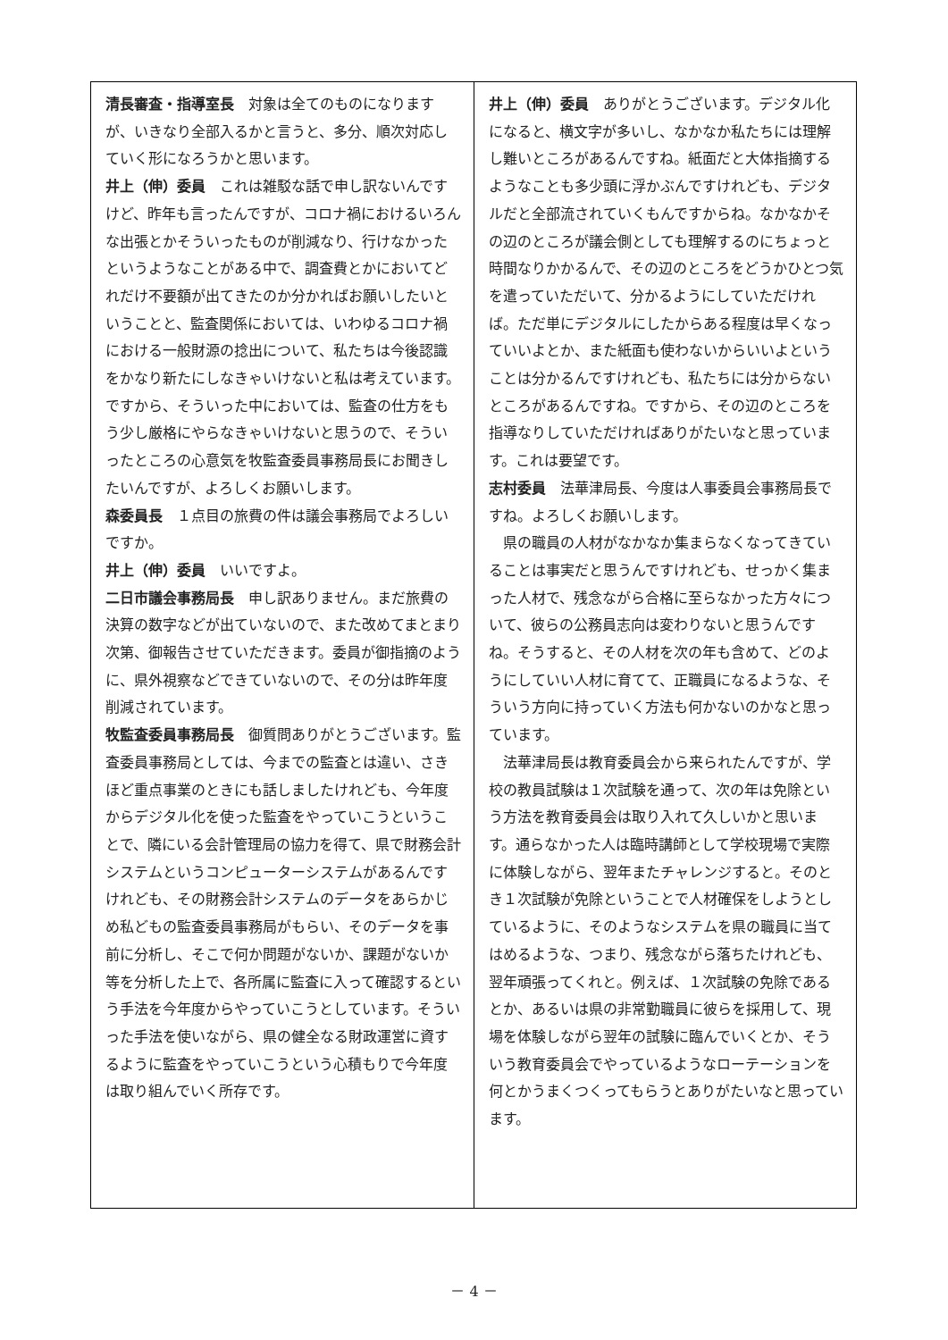清長審査・指導室長　対象は全てのものになりますが、いきなり全部入るかと言うと、多分、順次対応していく形になろうかと思います。
井上（伸）委員　これは雑駁な話で申し訳ないんですけど、昨年も言ったんですが、コロナ禍におけるいろんな出張とかそういったものが削減なり、行けなかったというようなことがある中で、調査費とかにおいてどれだけ不要額が出てきたのか分かればお願いしたいということと、監査関係においては、いわゆるコロナ禍における一般財源の捻出について、私たちは今後認識をかなり新たにしなきゃいけないと私は考えています。ですから、そういった中においては、監査の仕方をもう少し厳格にやらなきゃいけないと思うので、そういったところの心意気を牧監査委員事務局長にお聞きしたいんですが、よろしくお願いします。
森委員長　１点目の旅費の件は議会事務局でよろしいですか。
井上（伸）委員　いいですよ。
二日市議会事務局長　申し訳ありません。まだ旅費の決算の数字などが出ていないので、また改めてまとまり次第、御報告させていただきます。委員が御指摘のように、県外視察などできていないので、その分は昨年度削減されています。
牧監査委員事務局長　御質問ありがとうございます。監査委員事務局としては、今までの監査とは違い、さきほど重点事業のときにも話しましたけれども、今年度からデジタル化を使った監査をやっていこうということで、隣にいる会計管理局の協力を得て、県で財務会計システムというコンピューターシステムがあるんですけれども、その財務会計システムのデータをあらかじめ私どもの監査委員事務局がもらい、そのデータを事前に分析し、そこで何か問題がないか、課題がないか等を分析した上で、各所属に監査に入って確認するという手法を今年度からやっていこうとしています。そういった手法を使いながら、県の健全なる財政運営に資するように監査をやっていこうという心積もりで今年度は取り組んでいく所存です。
井上（伸）委員　ありがとうございます。デジタル化になると、横文字が多いし、なかなか私たちには理解し難いところがあるんですね。紙面だと大体指摘するようなことも多少頭に浮かぶんですけれども、デジタルだと全部流されていくもんですからね。なかなかその辺のところが議会側としても理解するのにちょっと時間なりかかるんで、その辺のところをどうかひとつ気を遣っていただいて、分かるようにしていただければ。ただ単にデジタルにしたからある程度は早くなっていいよとか、また紙面も使わないからいいよということは分かるんですけれども、私たちには分からないところがあるんですね。ですから、その辺のところを指導なりしていただければありがたいなと思っています。これは要望です。
志村委員　法華津局長、今度は人事委員会事務局長ですね。よろしくお願いします。
県の職員の人材がなかなか集まらなくなってきていることは事実だと思うんですけれども、せっかく集まった人材で、残念ながら合格に至らなかった方々について、彼らの公務員志向は変わりないと思うんですね。そうすると、その人材を次の年も含めて、どのようにしていい人材に育てて、正職員になるような、そういう方向に持っていく方法も何かないのかなと思っています。
法華津局長は教育委員会から来られたんですが、学校の教員試験は１次試験を通って、次の年は免除という方法を教育委員会は取り入れて久しいかと思います。通らなかった人は臨時講師として学校現場で実際に体験しながら、翌年またチャレンジすると。そのとき１次試験が免除ということで人材確保をしようとしているように、そのようなシステムを県の職員に当てはめるような、つまり、残念ながら落ちたけれども、翌年頑張ってくれと。例えば、１次試験の免除であるとか、あるいは県の非常勤職員に彼らを採用して、現場を体験しながら翌年の試験に臨んでいくとか、そういう教育委員会でやっているようなローテーションを何とかうまくつくってもらうとありがたいなと思っています。
－ 4 －